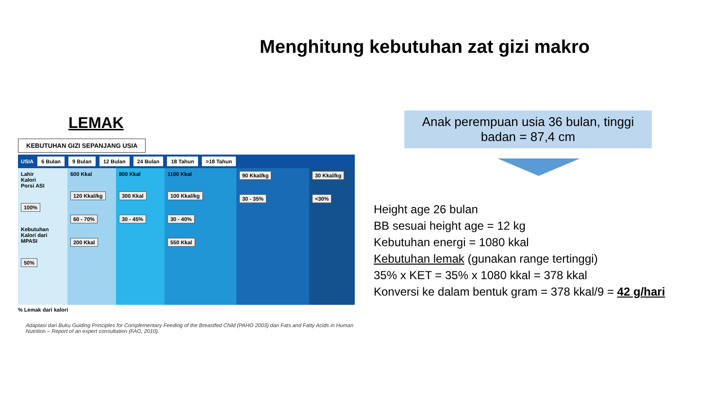Menghitung kebutuhan zat gizi makro
LEMAK
KEBUTUHAN GIZI SEPANJANG USIA
USIA 6 Bulan 9 Bulan 12 Bulan 24 Bulan 18 Tahun >18 Tahun
Lahir
Kalori
Porsi ASI
100%
Kebutuhan Kalori dari MPASI
50%
600 Kkal
120 Kkal/kg
60 - 70%
200 Kkal
800 Kkal
300 Kkal
30 - 45%
1100 Kkal
100 Kkal/kg
30 - 40%
550 Kkal
90 Kkal/kg
30 - 35%
30 Kkal/kg
<30%
% Lemak dari kalori
Adaptasi dari Buku Guiding Principles for Complementary Feeding of the Breastfed Child (PAHO 2003) dan Fats and Fatty Acids in Human Nutrition – Report of an expert consultation (FAO, 2010).
Anak perempuan usia 36 bulan, tinggi badan = 87,4 cm
Height age 26 bulan
BB sesuai height age = 12 kg
Kebutuhan energi = 1080 kkal
Kebutuhan lemak (gunakan range tertinggi)
35% x KET = 35% x 1080 kkal = 378 kkal
Konversi ke dalam bentuk gram = 378 kkal/9 = 42 g/hari